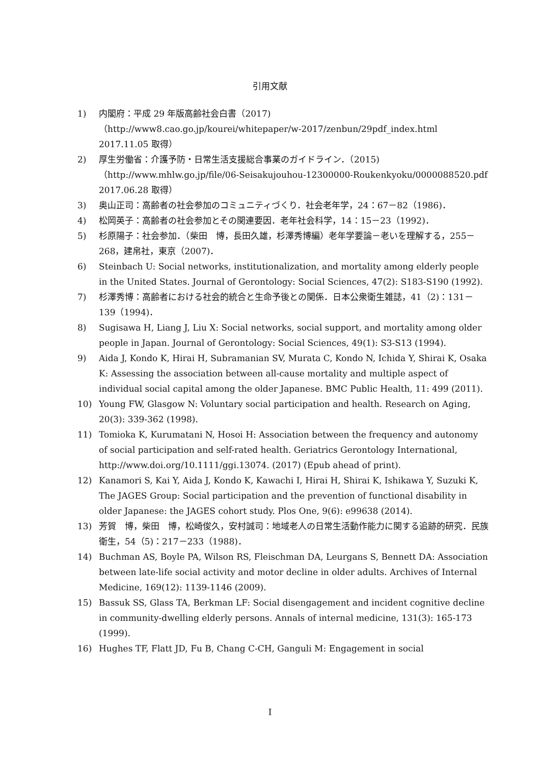引用文献
1) 内閣府：平成 29 年版高齢社会白書（2017)
（http://www8.cao.go.jp/kourei/whitepaper/w-2017/zenbun/29pdf_index.html 2017.11.05 取得）
2) 厚生労働省：介護予防・日常生活支援総合事業のガイドライン．（2015)
（http://www.mhlw.go.jp/file/06-Seisakujouhou-12300000-Roukenkyoku/0000088520.pdf　2017.06.28 取得）
3) 奥山正司：高齢者の社会参加のコミュニティづくり．社会老年学，24：67－82（1986)．
4) 松岡英子：高齢者の社会参加とその関連要因．老年社会科学，14：15－23（1992)．
5) 杉原陽子：社会参加．（柴田　博，長田久雄，杉澤秀博編）老年学要論－老いを理解する，255－268，建帛社，東京（2007)．
6) Steinbach U: Social networks, institutionalization, and mortality among elderly people in the United States. Journal of Gerontology: Social Sciences, 47(2): S183-S190 (1992).
7) 杉澤秀博：高齢者における社会的統合と生命予後との関係．日本公衆衛生雑誌，41（2)：131－139（1994)．
8) Sugisawa H, Liang J, Liu X: Social networks, social support, and mortality among older people in Japan. Journal of Gerontology: Social Sciences, 49(1): S3-S13 (1994).
9) Aida J, Kondo K, Hirai H, Subramanian SV, Murata C, Kondo N, Ichida Y, Shirai K, Osaka K: Assessing the association between all-cause mortality and multiple aspect of individual social capital among the older Japanese. BMC Public Health, 11: 499 (2011).
10) Young FW, Glasgow N: Voluntary social participation and health. Research on Aging, 20(3): 339-362 (1998).
11) Tomioka K, Kurumatani N, Hosoi H: Association between the frequency and autonomy of social participation and self-rated health. Geriatrics Gerontology International, http://www.doi.org/10.1111/ggi.13074. (2017) (Epub ahead of print).
12) Kanamori S, Kai Y, Aida J, Kondo K, Kawachi I, Hirai H, Shirai K, Ishikawa Y, Suzuki K, The JAGES Group: Social participation and the prevention of functional disability in older Japanese: the JAGES cohort study. Plos One, 9(6): e99638 (2014).
13) 芳賀　博，柴田　博，松崎俊久，安村誠司：地域老人の日常生活動作能力に関する追跡的研究．民族衛生，54（5)：217－233（1988)．
14) Buchman AS, Boyle PA, Wilson RS, Fleischman DA, Leurgans S, Bennett DA: Association between late-life social activity and motor decline in older adults. Archives of Internal Medicine, 169(12): 1139-1146 (2009).
15) Bassuk SS, Glass TA, Berkman LF: Social disengagement and incident cognitive decline in community-dwelling elderly persons. Annals of internal medicine, 131(3): 165-173 (1999).
16) Hughes TF, Flatt JD, Fu B, Chang C-CH, Ganguli M: Engagement in social
I